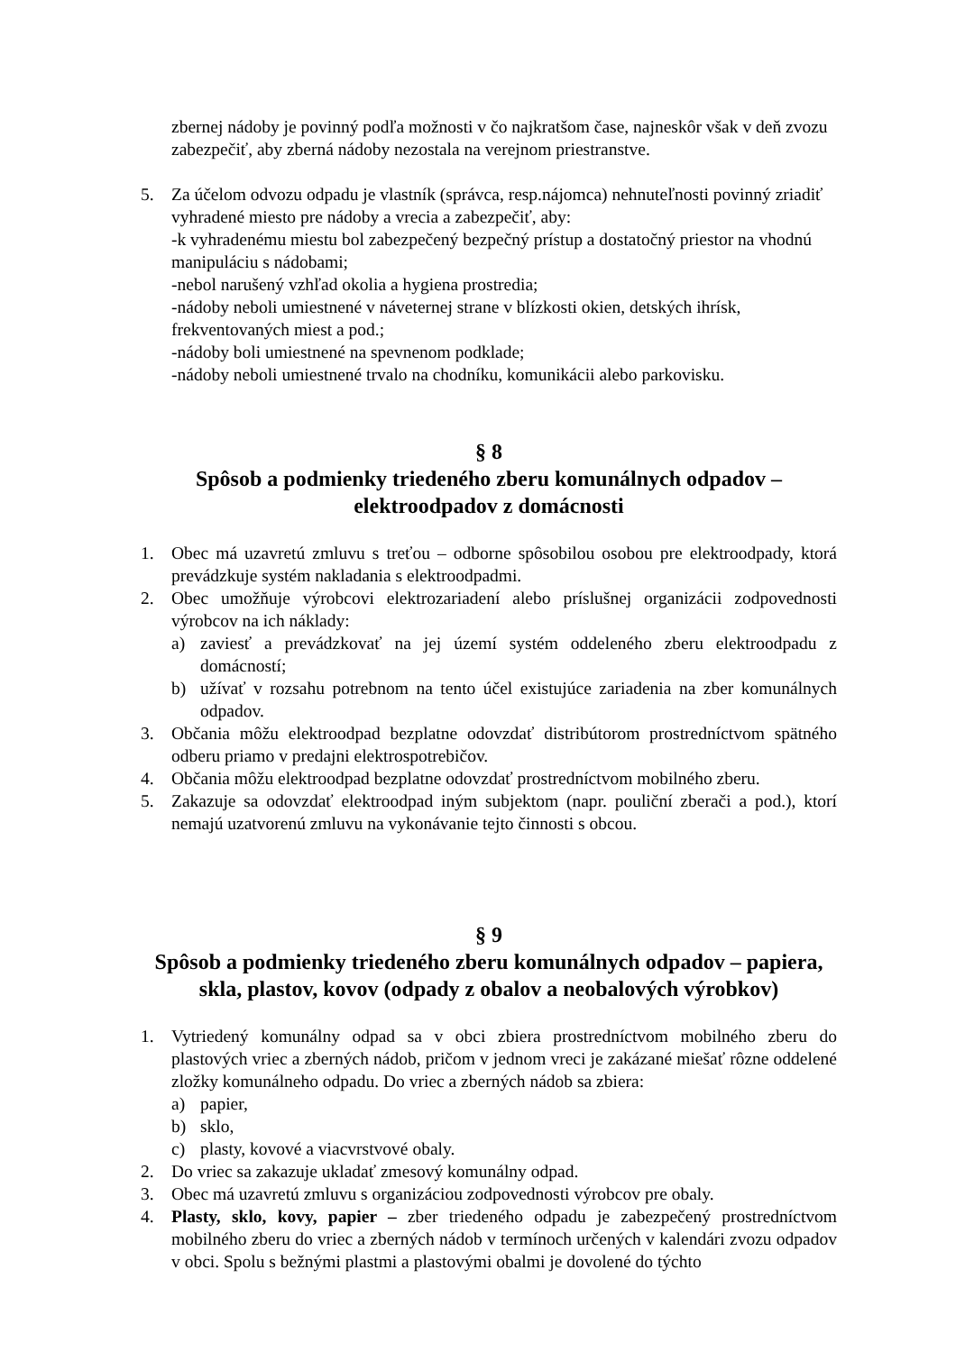zbernej nádoby je povinný podľa možnosti v čo najkratšom čase, najneskôr však v deň zvozu zabezpečiť, aby zberná nádoby nezostala na verejnom priestranstve.
5. Za účelom odvozu odpadu je vlastník (správca, resp.nájomca) nehnuteľnosti povinný zriadiť vyhradené miesto pre nádoby a vrecia a zabezpečiť, aby:
-k vyhradenému miestu bol zabezpečený bezpečný prístup a dostatočný priestor na vhodnú manipuláciu s nádobami;
-nebol narušený vzhľad okolia a hygiena prostredia;
-nádoby neboli umiestnené v náveternej strane v blízkosti okien, detských ihrísk, frekventovaných miest a pod.;
-nádoby boli umiestnené na spevnenom podklade;
-nádoby neboli umiestnené trvalo na chodníku, komunikácii alebo parkovisku.
§ 8
Spôsob a podmienky triedeného zberu komunálnych odpadov –
elektroodpadov z domácnosti
1. Obec má uzavretú zmluvu s treťou – odborne spôsobilou osobou pre elektroodpady, ktorá prevádzkuje systém nakladania s elektroodpadmi.
2. Obec umožňuje výrobcovi elektrozariadení alebo príslušnej organizácii zodpovednosti výrobcov na ich náklady:
a) zaviesť a prevádzkovať na jej území systém oddeleného zberu elektroodpadu z domácností;
b) užívať v rozsahu potrebnom na tento účel existujúce zariadenia na zber komunálnych odpadov.
3. Občania môžu elektroodpad bezplatne odovzdať distribútorom prostredníctvom spätného odberu priamo v predajni elektrospotrebičov.
4. Občania môžu elektroodpad bezplatne odovzdať prostredníctvom mobilného zberu.
5. Zakazuje sa odovzdať elektroodpad iným subjektom (napr. pouliční zberači a pod.), ktorí nemajú uzatvorenú zmluvu na vykonávanie tejto činnosti s obcou.
§ 9
Spôsob a podmienky triedeného zberu komunálnych odpadov – papiera,
skla, plastov, kovov (odpady z obalov a neobalových výrobkov)
1. Vytriedený komunálny odpad sa v obci zbiera prostredníctvom mobilného zberu do plastových vriec a zberných nádob, pričom v jednom vreci je zakázané miešať rôzne oddelené zložky komunálneho odpadu. Do vriec a zberných nádob sa zbiera:
a) papier,
b) sklo,
c) plasty, kovové a viacvrstvové obaly.
2. Do vriec sa zakazuje ukladať zmesový komunálny odpad.
3. Obec má uzavretú zmluvu s organizáciou zodpovednosti výrobcov pre obaly.
4. Plasty, sklo, kovy, papier – zber triedeného odpadu je zabezpečený prostredníctvom mobilného zberu do vriec a zberných nádob v termínoch určených v kalendári zvozu odpadov v obci. Spolu s bežnými plastmi a plastovými obalmi je dovolené do týchto